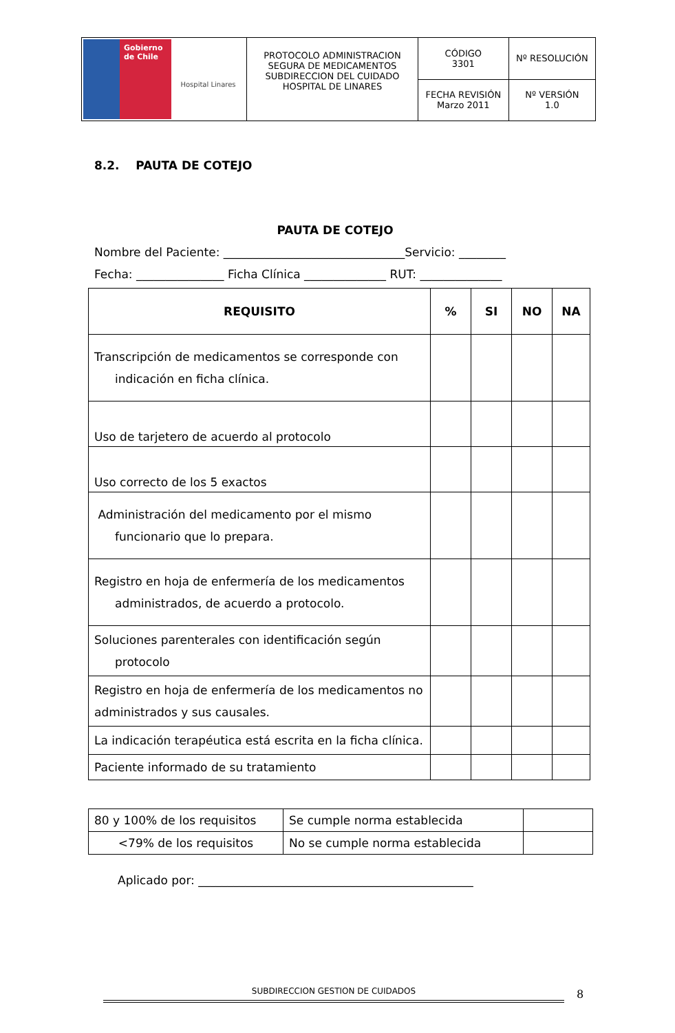| Gobierno de Chile Hospital Linares | PROTOCOLO ADMINISTRACION SEGURA DE MEDICAMENTOS SUBDIRECCION DEL CUIDADO HOSPITAL DE LINARES | CÓDIGO 3301 | Nº RESOLUCIÓN |
| | | FECHA REVISIÓN Marzo 2011 | Nº VERSIÓN 1.0 |
8.2. PAUTA DE COTEJO
PAUTA DE COTEJO
Nombre del Paciente: _______________________________Servicio: ________
Fecha: _______________ Ficha Clínica ______________ RUT: ______________
| REQUISITO | % | SI | NO | NA |
| --- | --- | --- | --- | --- |
| Transcripción de medicamentos se corresponde con indicación en ficha clínica. | | | | |
| Uso de tarjetero de acuerdo al protocolo | | | | |
| Uso correcto de los 5 exactos | | | | |
| Administración del medicamento por el mismo funcionario que lo prepara. | | | | |
| Registro en hoja de enfermería de los medicamentos administrados, de acuerdo a protocolo. | | | | |
| Soluciones parenterales con identificación según protocolo | | | | |
| Registro en hoja de enfermería de los medicamentos no administrados y sus causales. | | | | |
| La indicación terapéutica está escrita en la ficha clínica. | | | | |
| Paciente informado de su tratamiento | | | | |
| 80 y 100% de los requisitos | Se cumple norma establecida | |
| <79% de los requisitos | No se cumple norma establecida | |
Aplicado por: _______________________________________________
SUBDIRECCION GESTION DE CUIDADOS 8